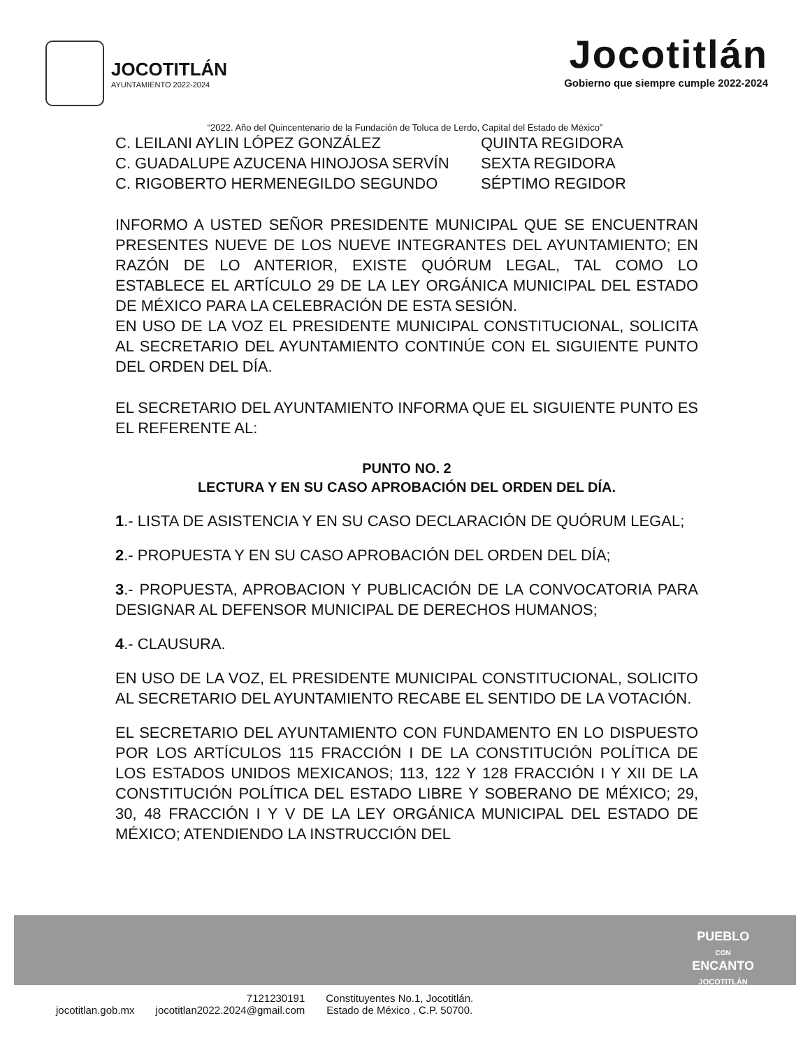JOCOTITLÁN
AYUNTAMIENTO 2022-2024
Jocotitlán
Gobierno que siempre cumple 2022-2024
“2022. Año del Quincentenario de la Fundación de Toluca de Lerdo, Capital del Estado de México”
C. LEILANI AYLIN LÓPEZ GONZÁLEZ QUINTA REGIDORA
C. GUADALUPE AZUCENA HINOJOSA SERVÍN SEXTA REGIDORA
C. RIGOBERTO HERMENEGILDO SEGUNDO SÉPTIMO REGIDOR
INFORMO A USTED SEÑOR PRESIDENTE MUNICIPAL QUE SE ENCUENTRAN PRESENTES NUEVE DE LOS NUEVE INTEGRANTES DEL AYUNTAMIENTO; EN RAZÓN DE LO ANTERIOR, EXISTE QUÓRUM LEGAL, TAL COMO LO ESTABLECE EL ARTÍCULO 29 DE LA LEY ORGÁNICA MUNICIPAL DEL ESTADO DE MÉXICO PARA LA CELEBRACIÓN DE ESTA SESIÓN.
EN USO DE LA VOZ EL PRESIDENTE MUNICIPAL CONSTITUCIONAL, SOLICITA AL SECRETARIO DEL AYUNTAMIENTO CONTINÚE CON EL SIGUIENTE PUNTO DEL ORDEN DEL DÍA.
EL SECRETARIO DEL AYUNTAMIENTO INFORMA QUE EL SIGUIENTE PUNTO ES EL REFERENTE AL:
PUNTO NO. 2
LECTURA Y EN SU CASO APROBACIÓN DEL ORDEN DEL DÍA.
1.- LISTA DE ASISTENCIA Y EN SU CASO DECLARACIÓN DE QUÓRUM LEGAL;
2.- PROPUESTA Y EN SU CASO APROBACIÓN DEL ORDEN DEL DÍA;
3.- PROPUESTA, APROBACION Y PUBLICACIÓN DE LA CONVOCATORIA PARA DESIGNAR AL DEFENSOR MUNICIPAL DE DERECHOS HUMANOS;
4.- CLAUSURA.
EN USO DE LA VOZ, EL PRESIDENTE MUNICIPAL CONSTITUCIONAL, SOLICITO AL SECRETARIO DEL AYUNTAMIENTO RECABE EL SENTIDO DE LA VOTACIÓN.
EL SECRETARIO DEL AYUNTAMIENTO CON FUNDAMENTO EN LO DISPUESTO POR LOS ARTÍCULOS 115 FRACCIÓN I DE LA CONSTITUCIÓN POLÍTICA DE LOS ESTADOS UNIDOS MEXICANOS; 113, 122 Y 128 FRACCIÓN I Y XII DE LA CONSTITUCIÓN POLÍTICA DEL ESTADO LIBRE Y SOBERANO DE MÉXICO; 29, 30, 48 FRACCIÓN I Y V DE LA LEY ORGÁNICA MUNICIPAL DEL ESTADO DE MÉXICO; ATENDIENDO LA INSTRUCCIÓN DEL
PUEBLO
CON
ENCANTO
JOCOTITLÁN
jocotitlan.gob.mx
7121230191
jocotitlan2022.2024@gmail.com
Constituyentes No.1, Jocotitlán.
Estado de México , C.P. 50700.